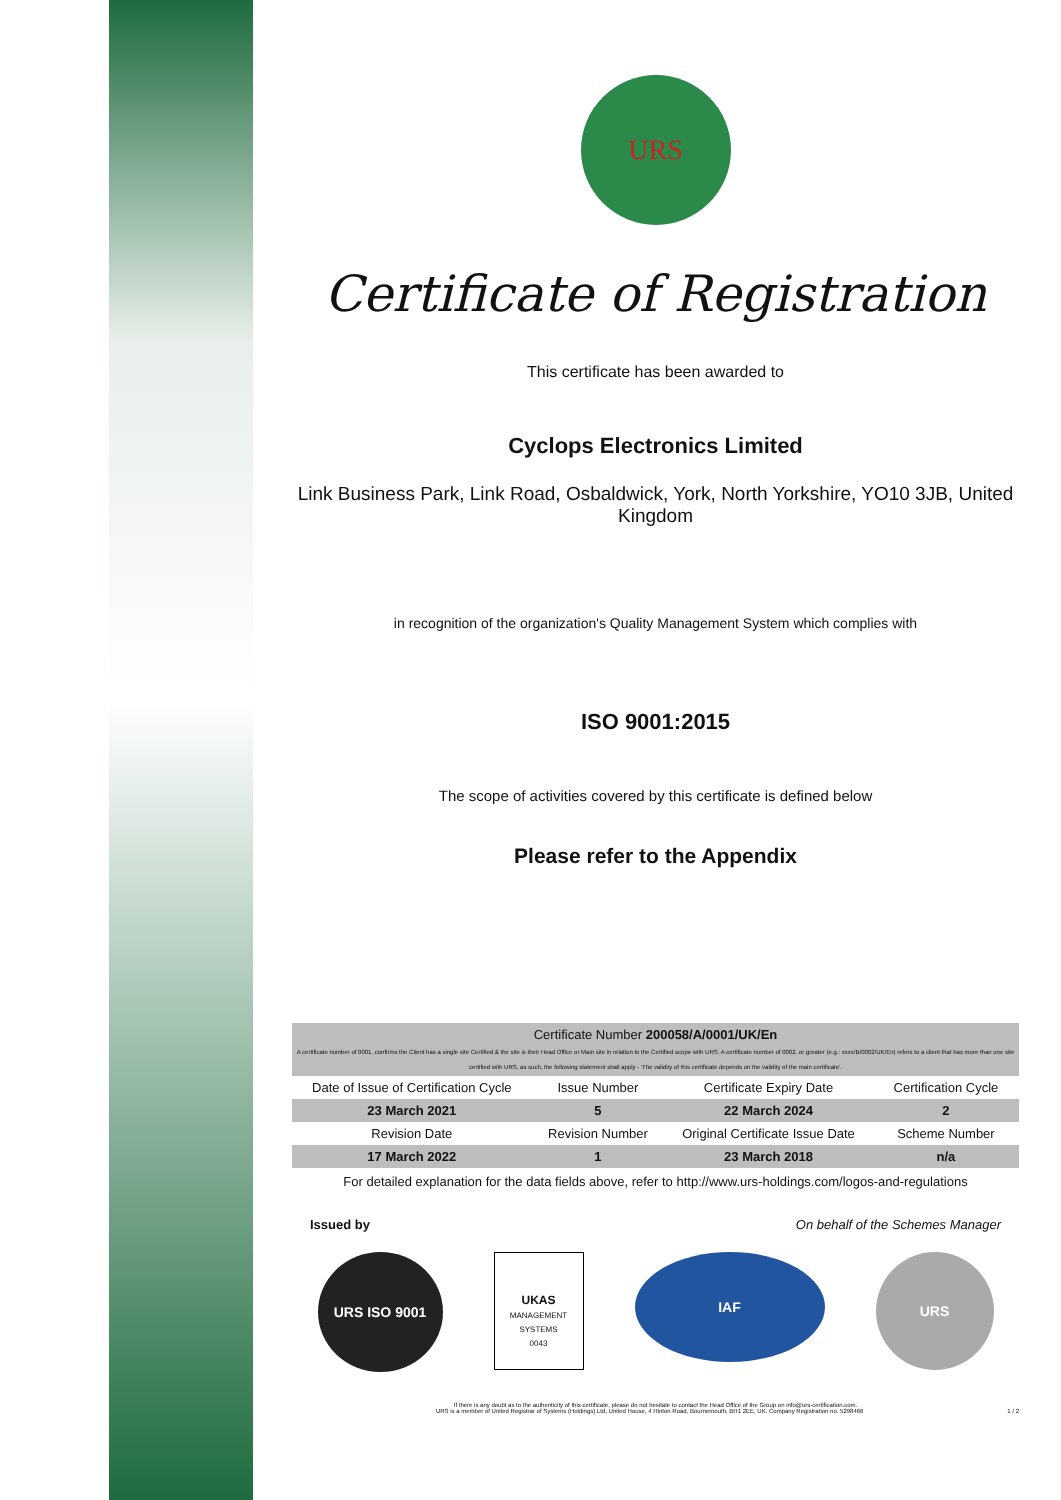URS
Certificate of Registration
This certificate has been awarded to
Cyclops Electronics Limited
Link Business Park, Link Road, Osbaldwick, York, North Yorkshire, YO10 3JB, United Kingdom
in recognition of the organization's Quality Management System which complies with
ISO 9001:2015
The scope of activities covered by this certificate is defined below
Please refer to the Appendix
| Certificate Number 200058/A/0001/UK/En A certificate number of 0001, confirms the Client has a single site Certified & the site is their Head Office or Main site in relation to the Certified scope with URS. A certificate number of 0002, or greater (e.g.: xxxx/B/0002/UK/En) refers to a client that has more than one site certified with URS, as such, the following statement shall apply - 'The validity of this certificate depends on the validity of the main certificate'. | | | |
| Date of Issue of Certification Cycle | Issue Number | Certificate Expiry Date | Certification Cycle |
| 23 March 2021 | 5 | 22 March 2024 | 2 |
| Revision Date | Revision Number | Original Certificate Issue Date | Scheme Number |
| 17 March 2022 | 1 | 23 March 2018 | n/a |
For detailed explanation for the data fields above, refer to http://www.urs-holdings.com/logos-and-regulations
Issued by On behalf of the Schemes Manager
URS ISO 9001
UKAS
MANAGEMENT SYSTEMS
0043
IAF
URS
If there is any doubt as to the authenticity of this certificate, please do not hesitate to contact the Head Office of the Group on info@urs-certification.com.
URS is a member of United Registrar of Systems (Holdings) Ltd, United House, 4 Hinton Road, Bournemouth, BH1 2EE, UK. Company Registration no. 5298466 1 / 2